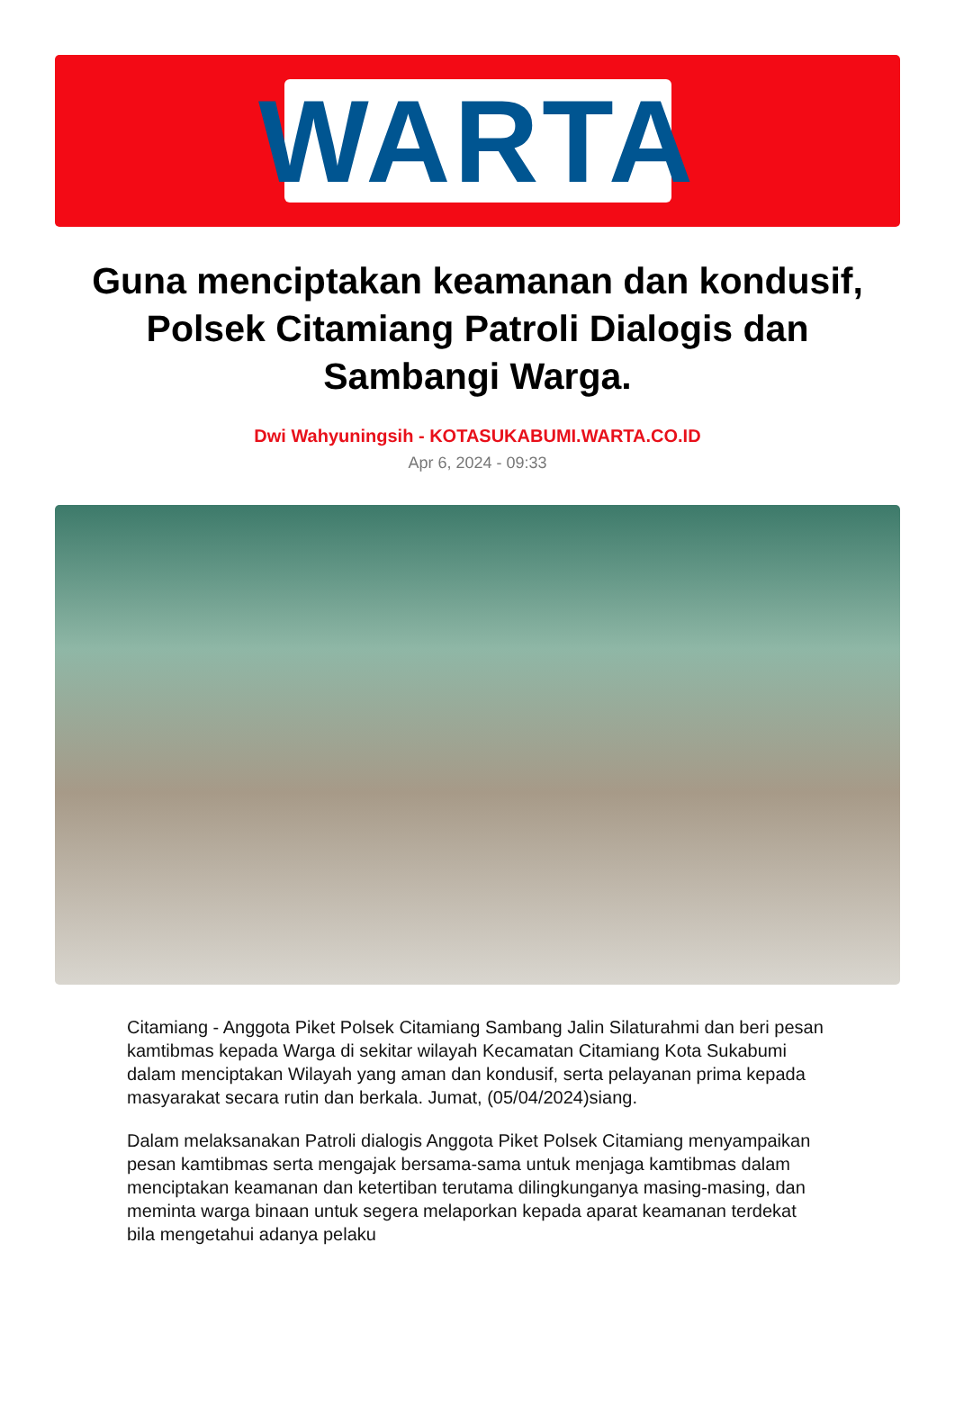WARTA
Guna menciptakan keamanan dan kondusif, Polsek Citamiang Patroli Dialogis dan Sambangi Warga.
Dwi Wahyuningsih - KOTASUKABUMI.WARTA.CO.ID
Apr 6, 2024 - 09:33
Citamiang - Anggota Piket Polsek Citamiang Sambang Jalin Silaturahmi dan beri pesan kamtibmas kepada Warga di sekitar wilayah Kecamatan Citamiang Kota Sukabumi dalam menciptakan Wilayah yang aman dan kondusif, serta pelayanan prima kepada masyarakat secara rutin dan berkala. Jumat, (05/04/2024)siang.
Dalam melaksanakan Patroli dialogis Anggota Piket Polsek Citamiang menyampaikan pesan kamtibmas serta mengajak bersama-sama untuk menjaga kamtibmas dalam menciptakan keamanan dan ketertiban terutama dilingkunganya masing-masing, dan meminta warga binaan untuk segera melaporkan kepada aparat keamanan terdekat bila mengetahui adanya pelaku